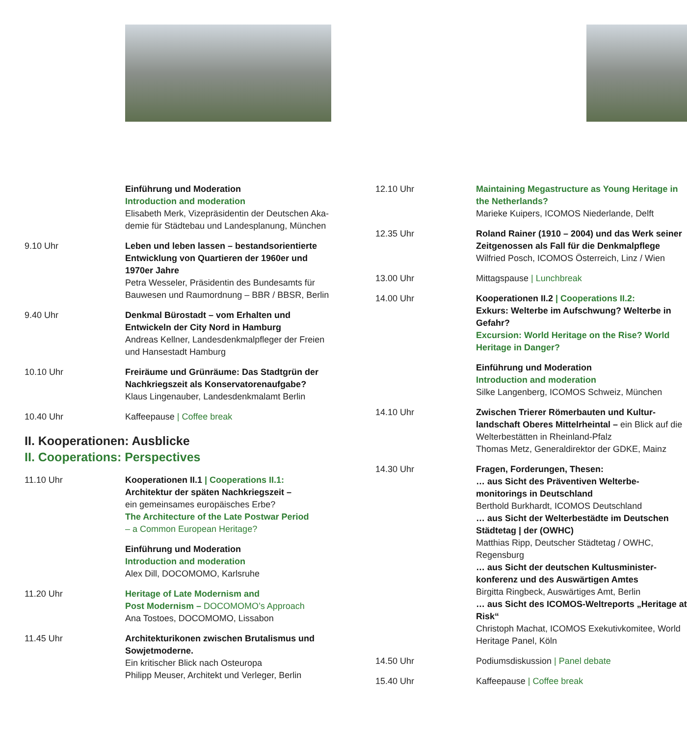Einführung und Moderation
Introduction and moderation
Elisabeth Merk, Vizepräsidentin der Deutschen Aka­demie für Städtebau und Landesplanung, München
9.10 Uhr Leben und leben lassen – bestandsorientierte Entwicklung von Quartieren der 1960er und 1970er Jahre
Petra Wesseler, Präsidentin des Bundesamts für Bauwesen und Raumordnung – BBR / BBSR, Berlin
9.40 Uhr Denkmal Bürostadt – vom Erhalten und Entwickeln der City Nord in Hamburg
Andreas Kellner, Landesdenkmalpfleger der Freien und Hansestadt Hamburg
10.10 Uhr Freiräume und Grünräume: Das Stadtgrün der Nachkriegszeit als Konservatorenaufgabe?
Klaus Lingenauber, Landesdenkmalamt Berlin
10.40 Uhr Kaffeepause | Coffee break
II. Kooperationen: Ausblicke
II. Cooperations: Perspectives
11.10 Uhr Kooperationen II.1 | Cooperations II.1:
Architektur der späten Nachkriegszeit –
ein gemeinsames europäisches Erbe?
The Architecture of the Late Postwar Period
– a Common European Heritage?
Einführung und Moderation
Introduction and moderation
Alex Dill, DOCOMOMO, Karlsruhe
11.20 Uhr Heritage of Late Modernism and
Post Modernism – DOCOMOMO’s Approach
Ana Tostoes, DOCOMOMO, Lissabon
11.45 Uhr Architekturikonen zwischen Brutalismus und Sowjetmoderne.
Ein kritischer Blick nach Osteuropa
Philipp Meuser, Architekt und Verleger, Berlin
12.10 Uhr Maintaining Megastructure as Young Heritage in the Netherlands?
Marieke Kuipers, ICOMOS Niederlande, Delft
12.35 Uhr Roland Rainer (1910 – 2004) und das Werk seiner Zeitgenossen als Fall für die Denkmal­pflege
Wilfried Posch, ICOMOS Österreich, Linz / Wien
13.00 Uhr Mittagspause | Lunchbreak
14.00 Uhr Kooperationen II.2 | Cooperations II.2:
Exkurs: Welterbe im Aufschwung? Welterbe in Gefahr?
Excursion: World Heritage on the Rise? World Heritage in Danger?
Einführung und Moderation
Introduction and moderation
Silke Langenberg, ICOMOS Schweiz, München
14.10 Uhr Zwischen Trierer Römerbauten und Kultur­landschaft Oberes Mittelrheintal – ein Blick auf die Welterbestätten in Rheinland-Pfalz
Thomas Metz, Generaldirektor der GDKE, Mainz
14.30 Uhr Fragen, Forderungen, Thesen:
… aus Sicht des Präventiven Welterbe­monitorings in Deutschland
Berthold Burkhardt, ICOMOS Deutschland
… aus Sicht der Welterbestädte im Deutschen Städtetag | der (OWHC)
Matthias Ripp, Deutscher Städtetag / OWHC, Regensburg
… aus Sicht der deutschen Kultusminister­konferenz und des Auswärtigen Amtes
Birgitta Ringbeck, Auswärtiges Amt, Berlin
… aus Sicht des ICOMOS-Weltreports „Heritage at Risk“
Christoph Machat, ICOMOS Exekutivkomitee, World Heritage Panel, Köln
14.50 Uhr Podiumsdiskussion | Panel debate
15.40 Uhr Kaffeepause | Coffee break